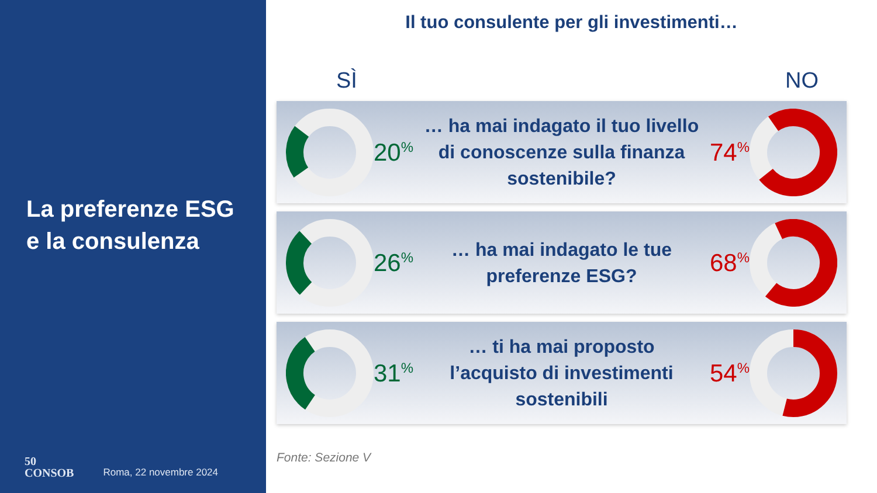La preferenze ESG
e la consulenza
50
CONSOB
Roma, 22 novembre 2024
Il tuo consulente per gli investimenti…
SÌ NO
20<sup>%</sup>
… ha mai indagato il tuo livello di conoscenze sulla finanza sostenibile?
74<sup>%</sup>
26<sup>%</sup>
… ha mai indagato le tue preferenze ESG?
68<sup>%</sup>
31<sup>%</sup>
… ti ha mai proposto l’acquisto di investimenti sostenibili
54<sup>%</sup>
Fonte: Sezione V